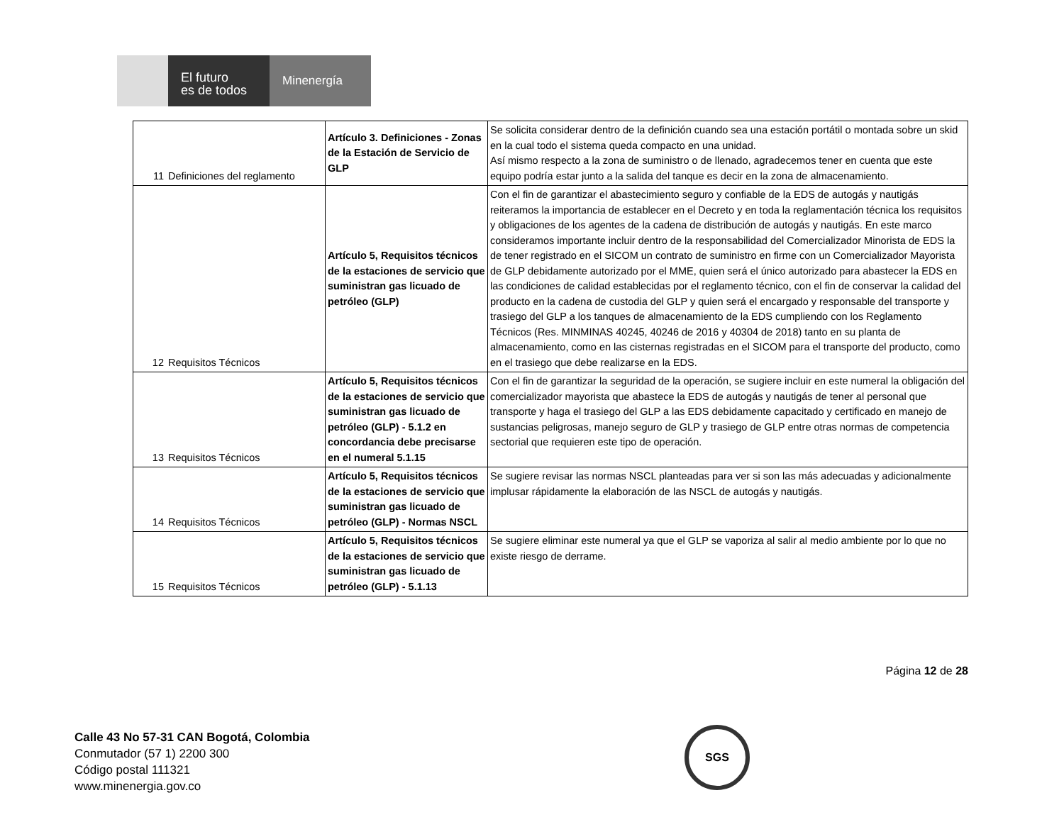El futuro
es de todos
Minenergía
| 11 | Definiciones del reglamento | Artículo 3. Definiciones - Zonas de la Estación de Servicio de GLP | Se solicita considerar dentro de la definición cuando sea una estación portátil o montada sobre un skid en la cual todo el sistema queda compacto en una unidad. Así mismo respecto a la zona de suministro o de llenado, agradecemos tener en cuenta que este equipo podría estar junto a la salida del tanque es decir en la zona de almacenamiento. |
| 12 | Requisitos Técnicos | Artículo 5, Requisitos técnicos de la estaciones de servicio que suministran gas licuado de petróleo (GLP) | Con el fin de garantizar el abastecimiento seguro y confiable de la EDS de autogás y nautigás reiteramos la importancia de establecer en el Decreto y en toda la reglamentación técnica los requisitos y obligaciones de los agentes de la cadena de distribución de autogás y nautigás. En este marco consideramos importante incluir dentro de la responsabilidad del Comercializador Minorista de EDS la de tener registrado en el SICOM un contrato de suministro en firme con un Comercializador Mayorista de GLP debidamente autorizado por el MME, quien será el único autorizado para abastecer la EDS en las condiciones de calidad establecidas por el reglamento técnico, con el fin de conservar la calidad del producto en la cadena de custodia del GLP y quien será el encargado y responsable del transporte y trasiego del GLP a los tanques de almacenamiento de la EDS cumpliendo con los Reglamento Técnicos (Res. MINMINAS 40245, 40246 de 2016 y 40304 de 2018) tanto en su planta de almacenamiento, como en las cisternas registradas en el SICOM para el transporte del producto, como en el trasiego que debe realizarse en la EDS. |
| 13 | Requisitos Técnicos | Artículo 5, Requisitos técnicos de la estaciones de servicio que suministran gas licuado de petróleo (GLP) - 5.1.2 en concordancia debe precisarse en el numeral 5.1.15 | Con el fin de garantizar la seguridad de la operación, se sugiere incluir en este numeral la obligación del comercializador mayorista que abastece la EDS de autogás y nautigás de tener al personal que transporte y haga el trasiego del GLP a las EDS debidamente capacitado y certificado en manejo de sustancias peligrosas, manejo seguro de GLP y trasiego de GLP entre otras normas de competencia sectorial que requieren este tipo de operación. |
| 14 | Requisitos Técnicos | Artículo 5, Requisitos técnicos de la estaciones de servicio que suministran gas licuado de petróleo (GLP) - Normas NSCL | Se sugiere revisar las normas NSCL planteadas para ver si son las más adecuadas y adicionalmente implusar rápidamente la elaboración de las NSCL de autogás y nautigás. |
| 15 | Requisitos Técnicos | Artículo 5, Requisitos técnicos de la estaciones de servicio que suministran gas licuado de petróleo (GLP) - 5.1.13 | Se sugiere eliminar este numeral ya que el GLP se vaporiza al salir al medio ambiente por lo que no existe riesgo de derrame. |
Página 12 de 28
Calle 43 No 57-31 CAN Bogotá, Colombia
Conmutador (57 1) 2200 300
Código postal 111321
www.minenergia.gov.co
SGS